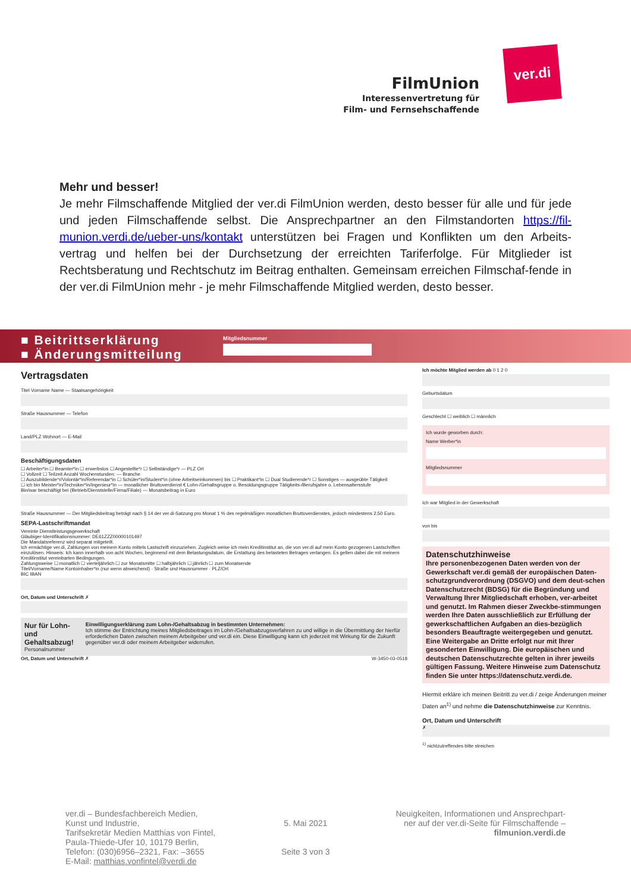FilmUnion
Interessenvertretung für
Film- und Fernsehschaffende
ver.di
Mehr und besser!
Je mehr Filmschaffende Mitglied der ver.di FilmUnion werden, desto besser für alle und für jede und jeden Filmschaffende selbst. Die Ansprechpartner an den Filmstandorten https://fil-munion.verdi.de/ueber-uns/kontakt unterstützen bei Fragen und Konflikten um den Arbeits-vertrag und helfen bei der Durchsetzung der erreichten Tariferfolge. Für Mitglieder ist Rechtsberatung und Rechtschutz im Beitrag enthalten. Gemeinsam erreichen Filmschaf-fende in der ver.di FilmUnion mehr - je mehr Filmschaffende Mitglied werden, desto besser.
■ Beitrittserklärung
■ Änderungsmitteilung
Mitgliedsnummer
Vertragsdaten
Titel Vorname Name — Staatsangehörigkeit
Straße Hausnummer — Telefon
Land/PLZ Wohnort — E-Mail
Beschäftigungsdaten
☐ Arbeiter*in ☐ Beamter*in ☐ erwerbslos ☐ Angestellte*r ☐ Selbständige*r — PLZ Ort
☐ Vollzeit ☐ Teilzeit Anzahl Wochenstunden: — Branche
☐ Auszubildende*r/Volontär*in/Referendar*in ☐ Schüler*in/Student*in (ohne Arbeitseinkommen) bis ☐ Praktikant*in ☐ Dual Studierende*r ☐ Sonstiges — ausgeübte Tätigkeit
☐ ich bin Meister*in/Techniker*in/Ingenieur*in — monatlicher Bruttoverdienst € Lohn-/Gehaltsgruppe o. Besoldungsgruppe Tätigkeits-/Berufsjahre o. Lebensaltersstufe
Bin/war beschäftigt bei (Betrieb/Dienststelle/Firma/Filiale) — Monatsbeitrag in Euro
Straße Hausnummer — Der Mitgliedsbeitrag beträgt nach § 14 der ver.di-Satzung pro Monat 1 % des regelmäßigen monatlichen Bruttoverdienstes, jedoch mindestens 2,50 Euro.
SEPA-Lastschriftmandat
Vereinte Dienstleistungsgewerkschaft
Gläubiger-Identifikationsnummer: DE61ZZZ00000101497
Die Mandatsreferenz wird separat mitgeteilt.
Ich ermächtige ver.di, Zahlungen von meinem Konto mittels Lastschrift einzuziehen. Zugleich weise ich mein Kreditinstitut an, die von ver.di auf mein Konto gezogenen Lastschriften einzulösen. Hinweis: Ich kann innerhalb von acht Wochen, beginnend mit dem Belastungsdatum, die Erstattung des belasteten Betrages verlangen. Es gelten dabei die mit meinem Kreditinstitut vereinbarten Bedingungen.
Zahlungsweise ☐ monatlich ☐ vierteljährlich ☐ zur Monatsmitte ☐ halbjährlich ☐ jährlich ☐ zum Monatsende
Titel/Vorname/Name Kontoinhaber*in (nur wenn abweichend) · Straße und Hausnummer · PLZ/Ort
BIC IBAN
Ort, Datum und Unterschrift ✗
Nur für Lohn- und Gehaltsabzug!
Personalnummer
Einwilligungserklärung zum Lohn-/Gehaltsabzug in bestimmten Unternehmen:
Ich stimme der Entrichtung meines Mitgliedsbeitrages im Lohn-/Gehaltsabzugsverfahren zu und willige in die Übermittlung der hierfür erforderlichen Daten zwischen meinem Arbeitgeber und ver.di ein. Diese Einwilligung kann ich jederzeit mit Wirkung für die Zukunft gegenüber ver.di oder meinem Arbeitgeber widerrufen.
Ort, Datum und Unterschrift ✗ W-3450-03-0518
Ich möchte Mitglied werden ab 0 1 2 0
Geburtsdatum
Geschlecht ☐ weiblich ☐ männlich
Ich wurde geworben durch:
Name Werber*in
Mitgliedsnummer
Ich war Mitglied in der Gewerkschaft
von bis
Datenschutzhinweise
Ihre personenbezogenen Daten werden von der Gewerkschaft ver.di gemäß der europäischen Daten-schutzgrundverordnung (DSGVO) und dem deut-schen Datenschutzrecht (BDSG) für die Begründung und Verwaltung Ihrer Mitgliedschaft erhoben, ver-arbeitet und genutzt. Im Rahmen dieser Zweckbe-stimmungen werden Ihre Daten ausschließlich zur Erfüllung der gewerkschaftlichen Aufgaben an dies-bezüglich besonders Beauftragte weitergegeben und genutzt. Eine Weitergabe an Dritte erfolgt nur mit Ihrer gesonderten Einwilligung. Die europäischen und deutschen Datenschutzrechte gelten in ihrer jeweils gültigen Fassung. Weitere Hinweise zum Datenschutz finden Sie unter https://datenschutz.verdi.de.
Hiermit erkläre ich meinen Beitritt zu ver.di / zeige Änderungen meiner Daten an<sup>1)</sup> und nehme die Datenschutzhinweise zur Kenntnis.
Ort, Datum und Unterschrift
✗
<sup>1)</sup> nichtzutreffendes bitte streichen
ver.di – Bundesfachbereich Medien,
Kunst und Industrie,
Tarifsekretär Medien Matthias von Fintel,
Paula-Thiede-Ufer 10, 10179 Berlin,
Telefon: (030)6956–2321, Fax: –3655
E-Mail: matthias.vonfintel@verdi.de
5. Mai 2021
Seite 3 von 3
Neuigkeiten, Informationen und Ansprechpart-
ner auf der ver.di-Seite für Filmschaffende –
filmunion.verdi.de